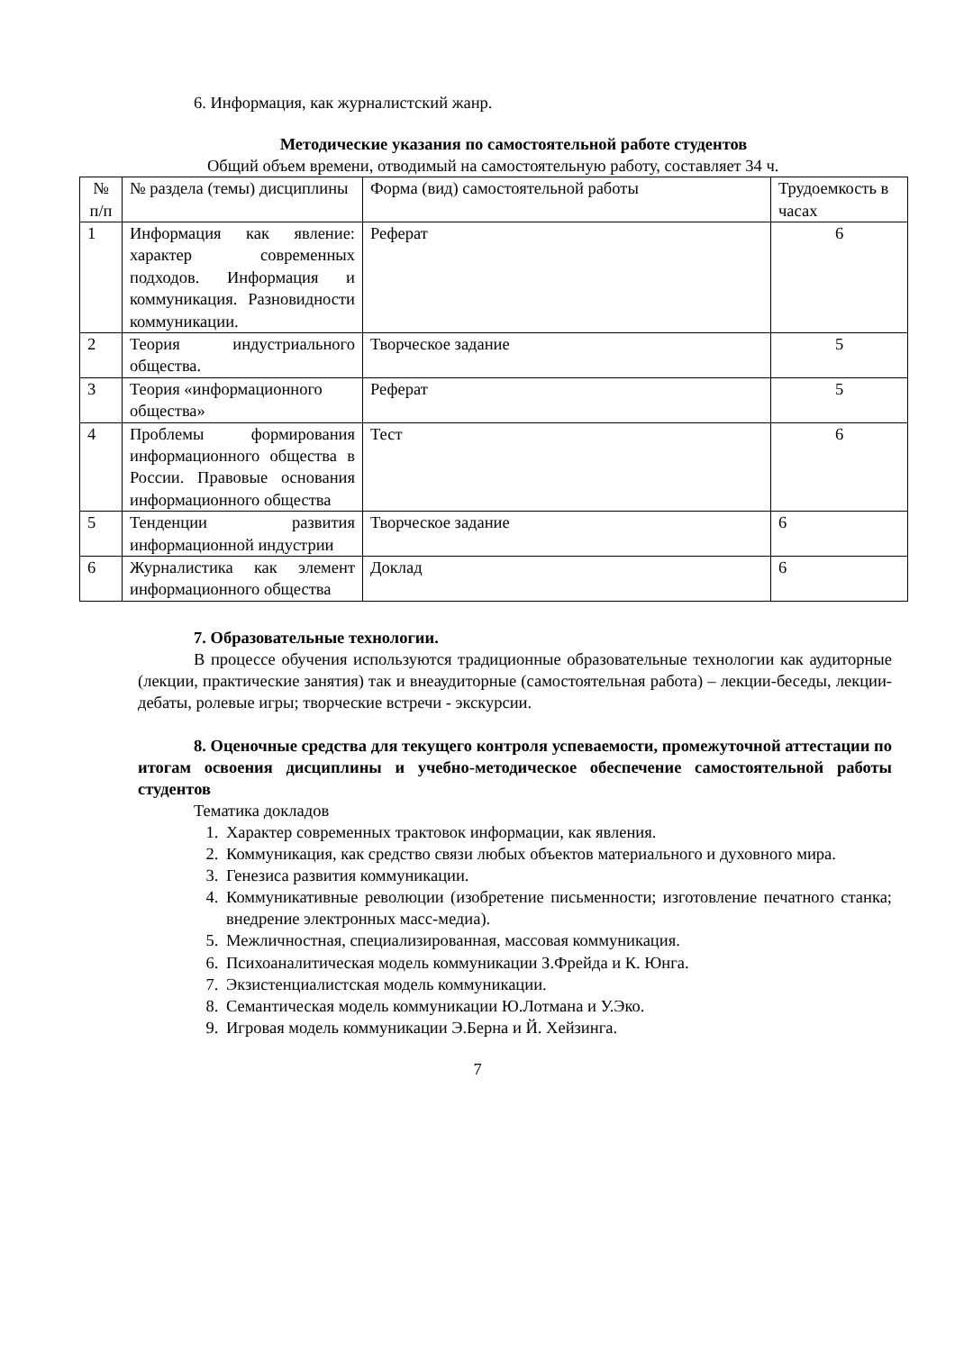6. Информация, как журналистский жанр.
Методические указания по самостоятельной работе студентов
Общий объем времени, отводимый на самостоятельную работу, составляет 34 ч.
| № п/п | № раздела (темы) дисциплины | Форма (вид) самостоятельной работы | Трудоемкость в часах |
| 1 | Информация как явление: характер современных подходов. Информация и коммуникация. Разновидности коммуникации. | Реферат | 6 |
| 2 | Теория индустриального общества. | Творческое задание | 5 |
| 3 | Теория «информационного общества» | Реферат | 5 |
| 4 | Проблемы формирования информационного общества в России. Правовые основания информационного общества | Тест | 6 |
| 5 | Тенденции развития информационной индустрии | Творческое задание | 6 |
| 6 | Журналистика как элемент информационного общества | Доклад | 6 |
7. Образовательные технологии.
В процессе обучения используются традиционные образовательные технологии как аудиторные (лекции, практические занятия) так и внеаудиторные (самостоятельная работа) – лекции-беседы, лекции-дебаты, ролевые игры; творческие встречи - экскурсии.
8. Оценочные средства для текущего контроля успеваемости, промежуточной аттестации по итогам освоения дисциплины и учебно-методическое обеспечение самостоятельной работы студентов
Тематика докладов
1. Характер современных трактовок информации, как явления.
2. Коммуникация, как средство связи любых объектов материального и духовного мира.
3. Генезиса развития коммуникации.
4. Коммуникативные революции (изобретение письменности; изготовление печатного станка; внедрение электронных масс-медиа).
5. Межличностная, специализированная, массовая коммуникация.
6. Психоаналитическая модель коммуникации З.Фрейда и К. Юнга.
7. Экзистенциалистская модель коммуникации.
8. Семантическая модель коммуникации Ю.Лотмана и У.Эко.
9. Игровая модель коммуникации Э.Берна и Й. Хейзинга.
7